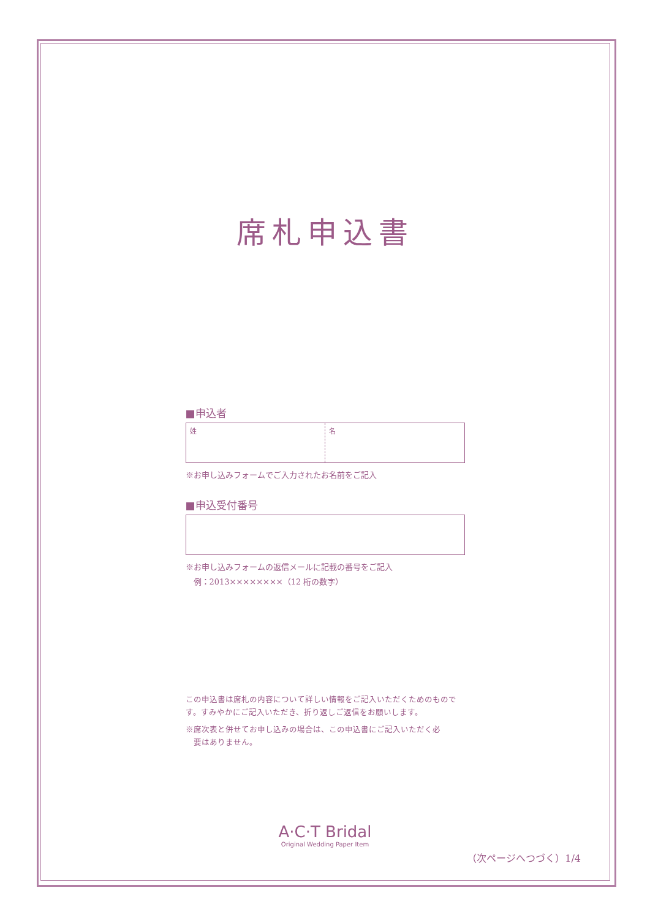席札申込書
■申込者
姓 名
※お申し込みフォームでご入力されたお名前をご記入
■申込受付番号
※お申し込みフォームの返信メールに記載の番号をご記入
　例：2013××××××××（12 桁の数字）
この申込書は席札の内容について詳しい情報をご記入いただくためのものです。すみやかにご記入いただき、折り返しご返信をお願いします。
※席次表と併せてお申し込みの場合は、この申込書にご記入いただく必
　要はありません。
A·C·T Bridal
Original Wedding Paper Item
（次ページへつづく）1/4